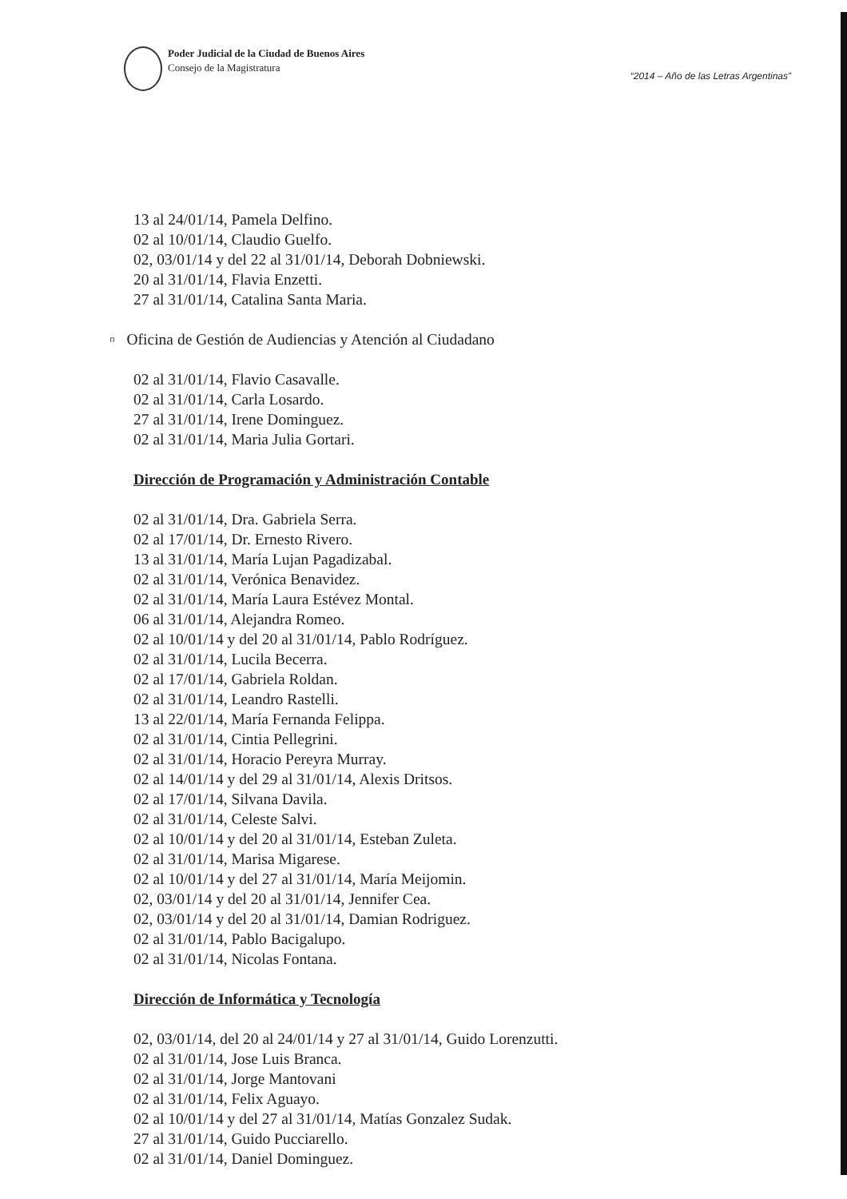Poder Judicial de la Ciudad de Buenos Aires
Consejo de la Magistratura
“2014 – Año de las Letras Argentinas”
13 al 24/01/14, Pamela Delfino.
02 al 10/01/14, Claudio Guelfo.
02, 03/01/14 y del 22 al 31/01/14, Deborah Dobniewski.
20 al 31/01/14, Flavia Enzetti.
27 al 31/01/14, Catalina Santa Maria.
▫ Oficina de Gestión de Audiencias y Atención al Ciudadano
02 al 31/01/14, Flavio Casavalle.
02 al 31/01/14, Carla Losardo.
27 al 31/01/14, Irene Dominguez.
02 al 31/01/14, Maria Julia Gortari.
Dirección de Programación y Administración Contable
02 al 31/01/14, Dra. Gabriela Serra.
02 al 17/01/14, Dr. Ernesto Rivero.
13 al 31/01/14, María Lujan Pagadizabal.
02 al 31/01/14, Verónica Benavidez.
02 al 31/01/14, María Laura Estévez Montal.
06 al 31/01/14, Alejandra Romeo.
02 al 10/01/14 y del 20 al 31/01/14, Pablo Rodríguez.
02 al 31/01/14, Lucila Becerra.
02 al 17/01/14, Gabriela Roldan.
02 al 31/01/14, Leandro Rastelli.
13 al 22/01/14, María Fernanda Felippa.
02 al 31/01/14, Cintia Pellegrini.
02 al 31/01/14, Horacio Pereyra Murray.
02 al 14/01/14 y del 29 al 31/01/14, Alexis Dritsos.
02 al 17/01/14, Silvana Davila.
02 al 31/01/14, Celeste Salvi.
02 al 10/01/14 y del 20 al 31/01/14, Esteban Zuleta.
02 al 31/01/14, Marisa Migarese.
02 al 10/01/14 y del 27 al 31/01/14, María Meijomin.
02, 03/01/14 y del 20 al 31/01/14, Jennifer Cea.
02, 03/01/14 y del 20 al 31/01/14, Damian Rodriguez.
02 al 31/01/14, Pablo Bacigalupo.
02 al 31/01/14, Nicolas Fontana.
Dirección de Informática y Tecnología
02, 03/01/14, del 20 al 24/01/14 y 27 al 31/01/14, Guido Lorenzutti.
02 al 31/01/14, Jose Luis Branca.
02 al 31/01/14, Jorge Mantovani
02 al 31/01/14, Felix Aguayo.
02 al 10/01/14 y del 27 al 31/01/14, Matías Gonzalez Sudak.
27 al 31/01/14, Guido Pucciarello.
02 al 31/01/14, Daniel Dominguez.